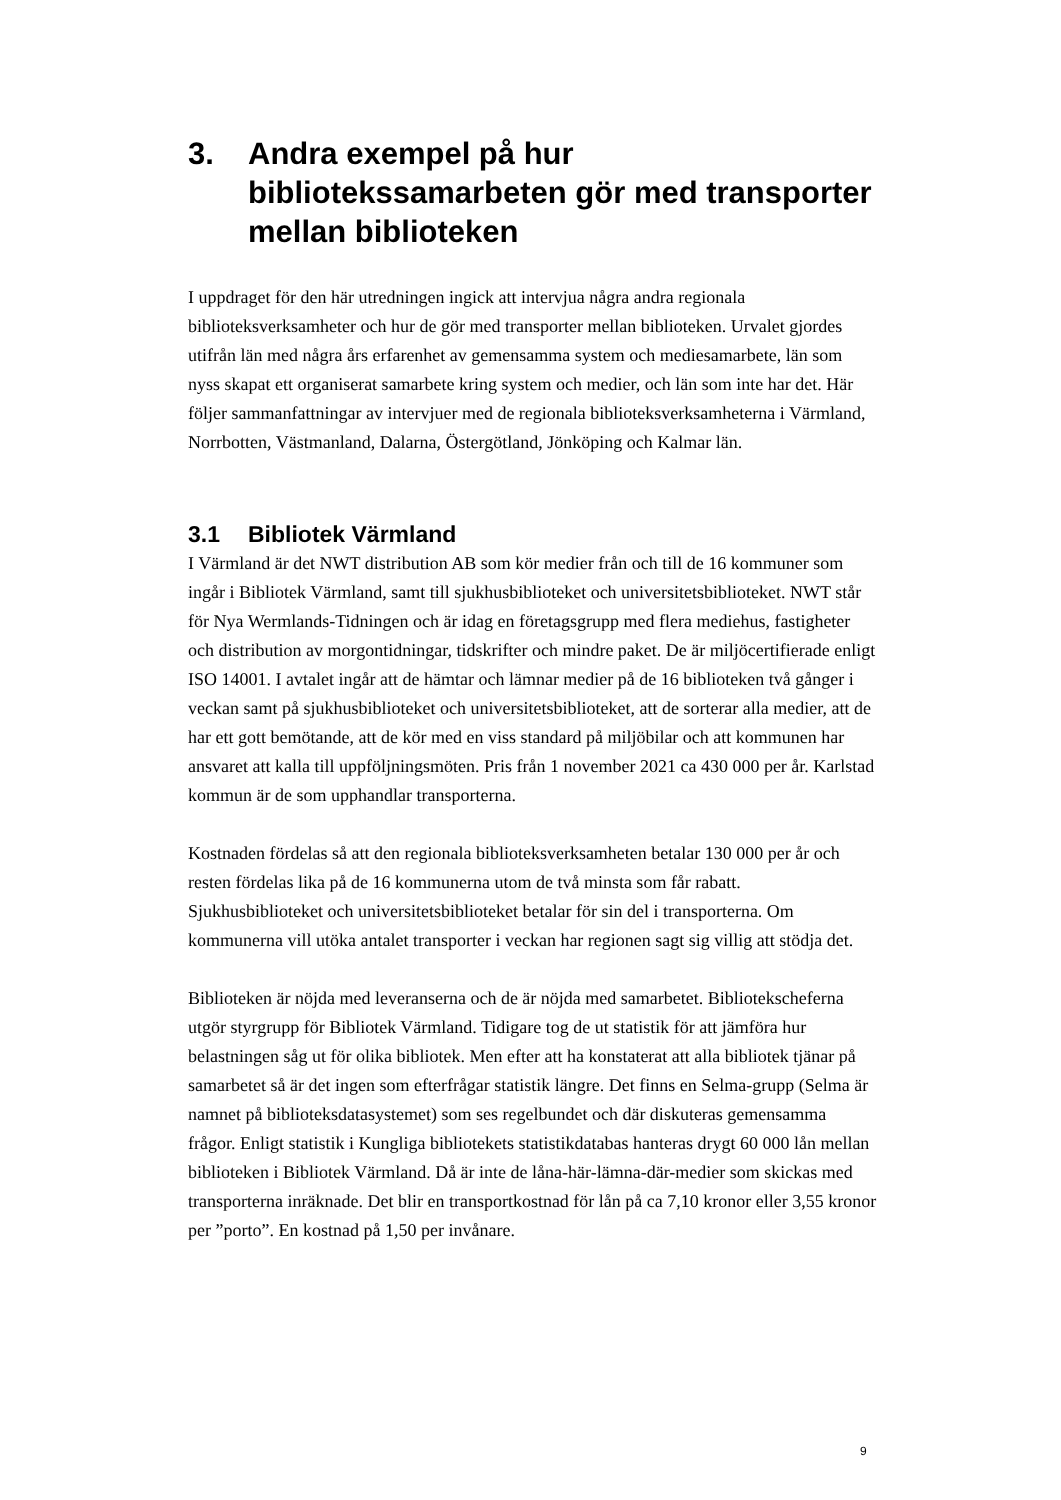3. Andra exempel på hur bibliotekssamarbeten gör med transporter mellan biblioteken
I uppdraget för den här utredningen ingick att intervjua några andra regionala biblioteksverksamheter och hur de gör med transporter mellan biblioteken. Urvalet gjordes utifrån län med några års erfarenhet av gemensamma system och mediesamarbete, län som nyss skapat ett organiserat samarbete kring system och medier, och län som inte har det. Här följer sammanfattningar av intervjuer med de regionala biblioteksverksamheterna i Värmland, Norrbotten, Västmanland, Dalarna, Östergötland, Jönköping och Kalmar län.
3.1 Bibliotek Värmland
I Värmland är det NWT distribution AB som kör medier från och till de 16 kommuner som ingår i Bibliotek Värmland, samt till sjukhusbiblioteket och universitetsbiblioteket. NWT står för Nya Wermlands-Tidningen och är idag en företagsgrupp med flera mediehus, fastigheter och distribution av morgontidningar, tidskrifter och mindre paket. De är miljöcertifierade enligt ISO 14001. I avtalet ingår att de hämtar och lämnar medier på de 16 biblioteken två gånger i veckan samt på sjukhusbiblioteket och universitetsbiblioteket, att de sorterar alla medier, att de har ett gott bemötande, att de kör med en viss standard på miljöbilar och att kommunen har ansvaret att kalla till uppföljningsmöten. Pris från 1 november 2021 ca 430 000 per år. Karlstad kommun är de som upphandlar transporterna.
Kostnaden fördelas så att den regionala biblioteksverksamheten betalar 130 000 per år och resten fördelas lika på de 16 kommunerna utom de två minsta som får rabatt. Sjukhusbiblioteket och universitetsbiblioteket betalar för sin del i transporterna. Om kommunerna vill utöka antalet transporter i veckan har regionen sagt sig villig att stödja det.
Biblioteken är nöjda med leveranserna och de är nöjda med samarbetet. Bibliotekscheferna utgör styrgrupp för Bibliotek Värmland. Tidigare tog de ut statistik för att jämföra hur belastningen såg ut för olika bibliotek. Men efter att ha konstaterat att alla bibliotek tjänar på samarbetet så är det ingen som efterfrågar statistik längre. Det finns en Selma-grupp (Selma är namnet på biblioteksdatasystemet) som ses regelbundet och där diskuteras gemensamma frågor. Enligt statistik i Kungliga bibliotekets statistikdatabas hanteras drygt 60 000 lån mellan biblioteken i Bibliotek Värmland. Då är inte de låna-här-lämna-där-medier som skickas med transporterna inräknade. Det blir en transportkostnad för lån på ca 7,10 kronor eller 3,55 kronor per ”porto”. En kostnad på 1,50 per invånare.
9